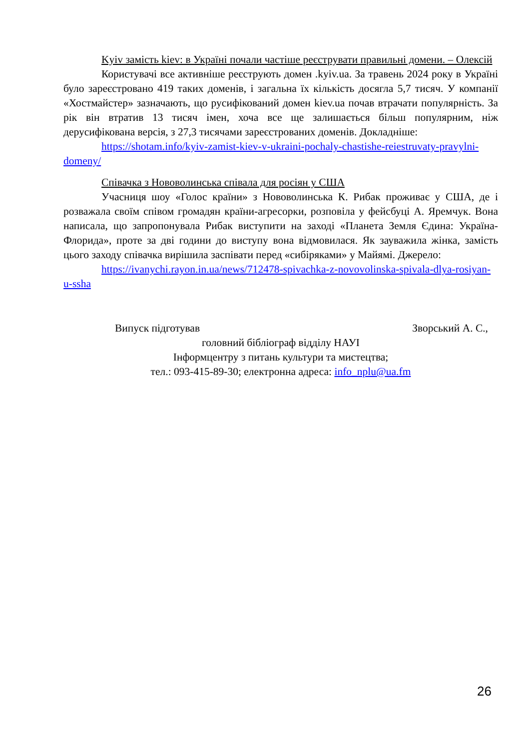Kyiv замість kiev: в Україні почали частіше реєструвати правильні домени. – Олексій
Користувачі все активніше реєструють домен .kyiv.ua. За травень 2024 року в Україні було зареєстровано 419 таких доменів, і загальна їх кількість досягла 5,7 тисяч. У компанії «Хостмайстер» зазначають, що русифікований домен kiev.ua почав втрачати популярність. За рік він втратив 13 тисяч імен, хоча все ще залишається більш популярним, ніж дерусифікована версія, з 27,3 тисячами зареєстрованих доменів. Докладніше:
https://shotam.info/kyiv-zamist-kiev-v-ukraini-pochaly-chastishe-reiestruvaty-pravylni-domeny/
Співачка з Нововолинська співала для росіян у США
Учасниця шоу «Голос країни» з Нововолинська К. Рибак проживає у США, де і розважала своїм співом громадян країни-агресорки, розповіла у фейсбуці А. Яремчук. Вона написала, що запропонувала Рибак виступити на заході «Планета Земля Єдина: Україна-Флорида», проте за дві години до виступу вона відмовилася. Як зауважила жінка, замість цього заходу співачка вирішила заспівати перед «сибіряками» у Майямі. Джерело:
https://ivanychi.rayon.in.ua/news/712478-spivachka-z-novovolinska-spivala-dlya-rosiyan-u-ssha
Випуск підготував Зворський А. С.,
головний бібліограф відділу НАУІ
Інформцентру з питань культури та мистецтва;
тел.: 093-415-89-30; електронна адреса: info_nplu@ua.fm
26